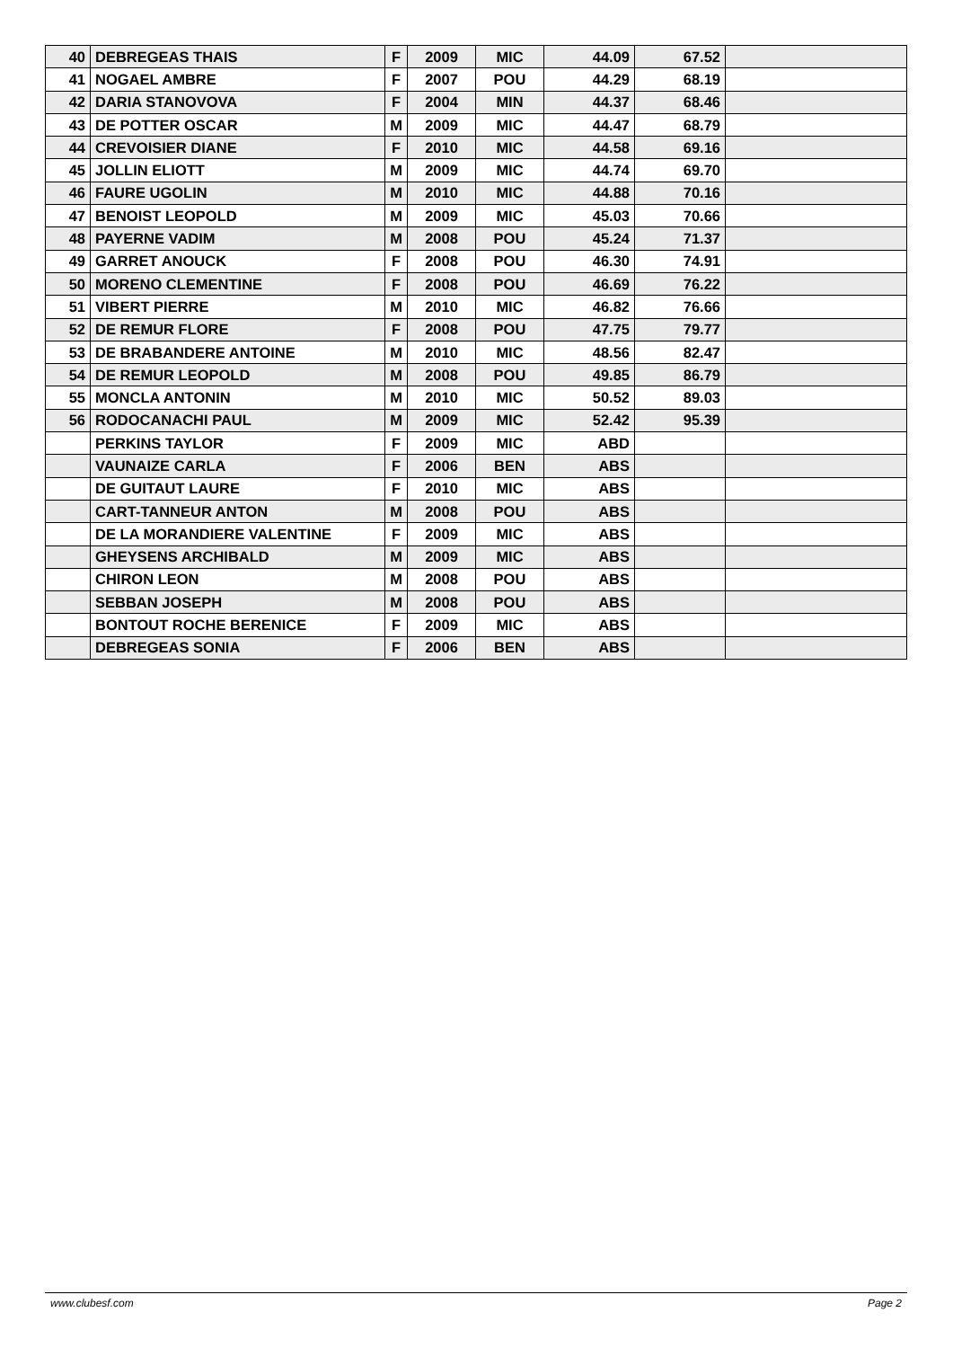| 40 | DEBREGEAS THAIS | F | 2009 | MIC | 44.09 | 67.52 | |
| 41 | NOGAEL AMBRE | F | 2007 | POU | 44.29 | 68.19 | |
| 42 | DARIA STANOVOVA | F | 2004 | MIN | 44.37 | 68.46 | |
| 43 | DE POTTER OSCAR | M | 2009 | MIC | 44.47 | 68.79 | |
| 44 | CREVOISIER DIANE | F | 2010 | MIC | 44.58 | 69.16 | |
| 45 | JOLLIN ELIOTT | M | 2009 | MIC | 44.74 | 69.70 | |
| 46 | FAURE UGOLIN | M | 2010 | MIC | 44.88 | 70.16 | |
| 47 | BENOIST LEOPOLD | M | 2009 | MIC | 45.03 | 70.66 | |
| 48 | PAYERNE VADIM | M | 2008 | POU | 45.24 | 71.37 | |
| 49 | GARRET ANOUCK | F | 2008 | POU | 46.30 | 74.91 | |
| 50 | MORENO CLEMENTINE | F | 2008 | POU | 46.69 | 76.22 | |
| 51 | VIBERT PIERRE | M | 2010 | MIC | 46.82 | 76.66 | |
| 52 | DE REMUR FLORE | F | 2008 | POU | 47.75 | 79.77 | |
| 53 | DE BRABANDERE ANTOINE | M | 2010 | MIC | 48.56 | 82.47 | |
| 54 | DE REMUR LEOPOLD | M | 2008 | POU | 49.85 | 86.79 | |
| 55 | MONCLA ANTONIN | M | 2010 | MIC | 50.52 | 89.03 | |
| 56 | RODOCANACHI PAUL | M | 2009 | MIC | 52.42 | 95.39 | |
| | PERKINS TAYLOR | F | 2009 | MIC | ABD | | |
| | VAUNAIZE CARLA | F | 2006 | BEN | ABS | | |
| | DE GUITAUT LAURE | F | 2010 | MIC | ABS | | |
| | CART-TANNEUR ANTON | M | 2008 | POU | ABS | | |
| | DE LA MORANDIERE VALENTINE | F | 2009 | MIC | ABS | | |
| | GHEYSENS ARCHIBALD | M | 2009 | MIC | ABS | | |
| | CHIRON LEON | M | 2008 | POU | ABS | | |
| | SEBBAN JOSEPH | M | 2008 | POU | ABS | | |
| | BONTOUT ROCHE BERENICE | F | 2009 | MIC | ABS | | |
| | DEBREGEAS SONIA | F | 2006 | BEN | ABS | | |
www.clubesf.com Page 2